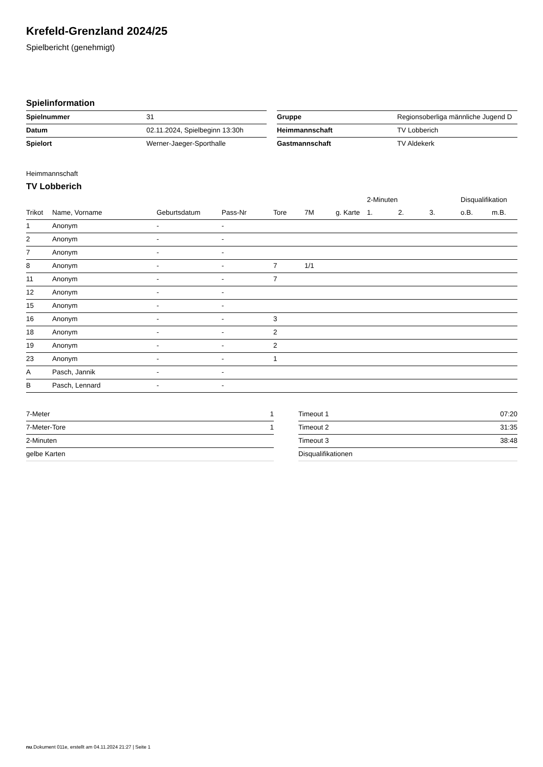Krefeld-Grenzland 2024/25
Spielbericht (genehmigt)
Spielinformation
| Spielnummer | 31 |
| Datum | 02.11.2024, Spielbeginn 13:30h |
| Spielort | Werner-Jaeger-Sporthalle |
| Gruppe | Regionsoberliga männliche Jugend D |
| Heimmannschaft | TV Lobberich |
| Gastmannschaft | TV Aldekerk |
Heimmannschaft
TV Lobberich
| | | | | | | | 2-Minuten | | | Disqualifikation | |
| --- | --- | --- | --- | --- | --- | --- | --- | --- | --- | --- | --- |
| Trikot | Name, Vorname | Geburtsdatum | Pass-Nr | Tore | 7M | g. Karte | 1. | 2. | 3. | o.B. | m.B. |
| 1 | Anonym | - | - | | | | | | | | |
| 2 | Anonym | - | - | | | | | | | | |
| 7 | Anonym | - | - | | | | | | | | |
| 8 | Anonym | - | - | 7 | 1/1 | | | | | | |
| 11 | Anonym | - | - | 7 | | | | | | | |
| 12 | Anonym | - | - | | | | | | | | |
| 15 | Anonym | - | - | | | | | | | | |
| 16 | Anonym | - | - | 3 | | | | | | | |
| 18 | Anonym | - | - | 2 | | | | | | | |
| 19 | Anonym | - | - | 2 | | | | | | | |
| 23 | Anonym | - | - | 1 | | | | | | | |
| A | Pasch, Jannik | - | - | | | | | | | | |
| B | Pasch, Lennard | - | - | | | | | | | | |
| 7-Meter | 1 |
| 7-Meter-Tore | 1 |
| 2-Minuten | |
| gelbe Karten | |
| Timeout 1 | 07:20 |
| Timeout 2 | 31:35 |
| Timeout 3 | 38:48 |
| Disqualifikationen | |
nu.Dokument 011e, erstellt am 04.11.2024 21:27 | Seite 1